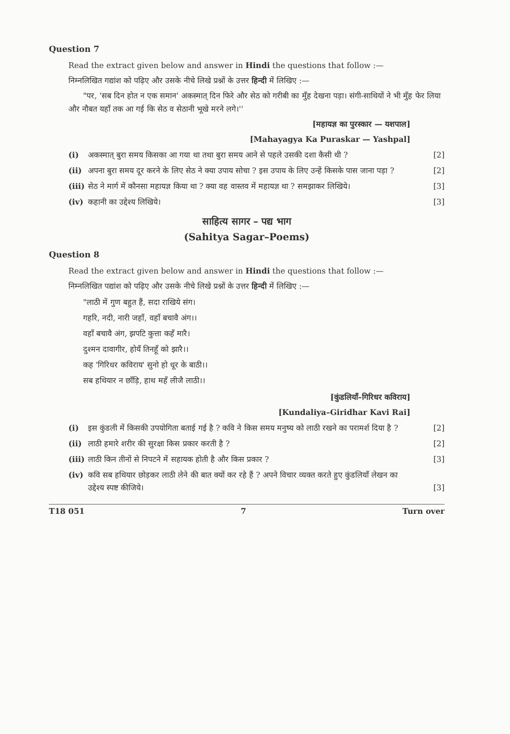Question 7
Read the extract given below and answer in Hindi the questions that follow :—
निम्नलिखित गद्यांश को पढ़िए और उसके नीचे लिखे प्रश्नों के उत्तर हिन्दी में लिखिए :—
"पर, 'सब दिन होत न एक समान' अकस्मात् दिन फिरे और सेठ को गरीबी का मुँह देखना पड़ा। संगी-साथियों ने भी मुँह फेर लिया और नौबत यहाँ तक आ गई कि सेठ व सेठानी भूखे मरने लगे।''
[महायज्ञ का पुरस्कार — यशपाल]
[Mahayagya Ka Puraskar — Yashpal]
(i) अकस्मात् बुरा समय किसका आ गया था तथा बुरा समय आने से पहले उसकी दशा कैसी थी ? [2]
(ii) अपना बुरा समय दूर करने के लिए सेठ ने क्या उपाय सोचा ? इस उपाय के लिए उन्हें किसके पास जाना पड़ा ? [2]
(iii) सेठ ने मार्ग में कौनसा महायज्ञ किया था ? क्या वह वास्तव में महायज्ञ था ? समझाकर लिखिये। [3]
(iv) कहानी का उद्देश्य लिखिये। [3]
साहित्य सागर – पद्य भाग
(Sahitya Sagar–Poems)
Question 8
Read the extract given below and answer in Hindi the questions that follow :—
निम्नलिखित पद्यांश को पढ़िए और उसके नीचे लिखे प्रश्नों के उत्तर हिन्दी में लिखिए :—
"लाठी में गुण बहुत हैं, सदा राखिये संग।
गहरि, नदी, नारी जहाँ, वहाँ बचावै अंग।।
वहाँ बचावै अंग, झपटि कुत्ता कहँ मारै।
दुश्मन दावागीर, होयँ तिनहूँ को झारै।।
कह 'गिरिधर कविराय' सुनो हो धूर के बाठी।।
सब हथियार न छाँड़ि, हाथ महँ लीजै लाठी।।
[कुंडलियाँ–गिरिधर कविराय]
[Kundaliya–Giridhar Kavi Rai]
(i) इस कुंडली में किसकी उपयोगिता बताई गई है ? कवि ने किस समय मनुष्य को लाठी रखने का परामर्श दिया है ? [2]
(ii) लाठी हमारे शरीर की सुरक्षा किस प्रकार करती है ? [2]
(iii) लाठी किन तीनों से निपटने में सहायक होती है और किस प्रकार ? [3]
(iv) कवि सब हथियार छोड़कर लाठी लेने की बात क्यों कर रहे हैं ? अपने विचार व्यक्त करते हुए कुंडलियाँ लेखन का उद्देश्य स्पष्ट कीजिये। [3]
T18 051 7 Turn over